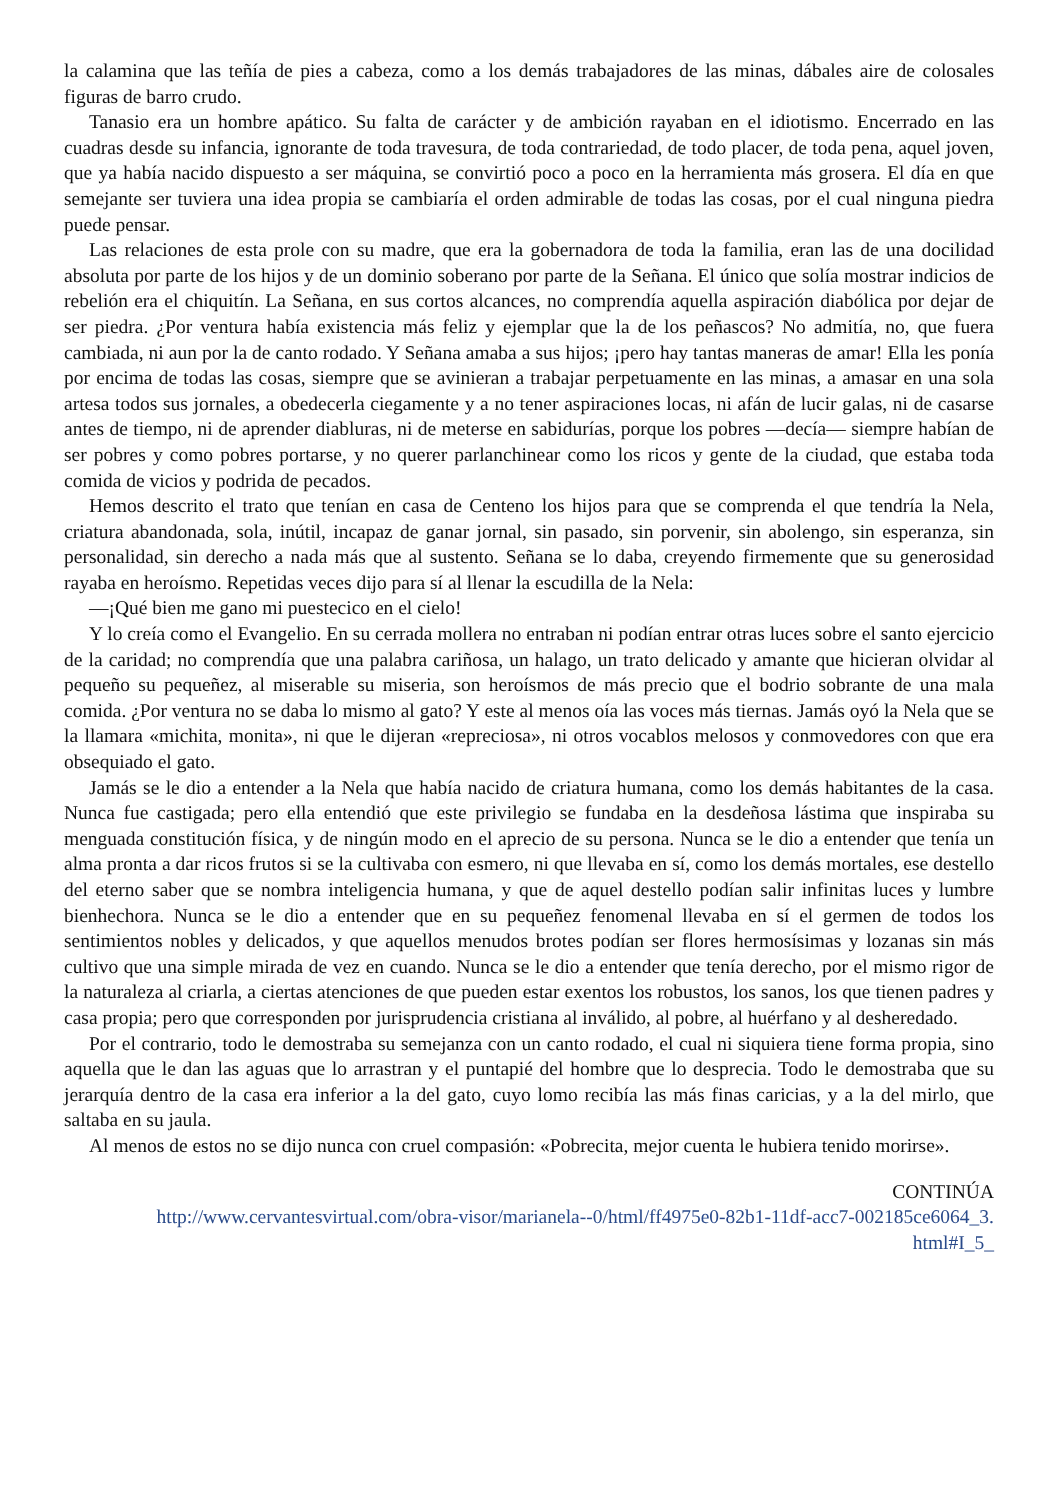la calamina que las teñía de pies a cabeza, como a los demás trabajadores de las minas, dábales aire de colosales figuras de barro crudo.
Tanasio era un hombre apático. Su falta de carácter y de ambición rayaban en el idiotismo. Encerrado en las cuadras desde su infancia, ignorante de toda travesura, de toda contrariedad, de todo placer, de toda pena, aquel joven, que ya había nacido dispuesto a ser máquina, se convirtió poco a poco en la herramienta más grosera. El día en que semejante ser tuviera una idea propia se cambiaría el orden admirable de todas las cosas, por el cual ninguna piedra puede pensar.
Las relaciones de esta prole con su madre, que era la gobernadora de toda la familia, eran las de una docilidad absoluta por parte de los hijos y de un dominio soberano por parte de la Señana. El único que solía mostrar indicios de rebelión era el chiquitín. La Señana, en sus cortos alcances, no comprendía aquella aspiración diabólica por dejar de ser piedra. ¿Por ventura había existencia más feliz y ejemplar que la de los peñascos? No admitía, no, que fuera cambiada, ni aun por la de canto rodado. Y Señana amaba a sus hijos; ¡pero hay tantas maneras de amar! Ella les ponía por encima de todas las cosas, siempre que se avinieran a trabajar perpetuamente en las minas, a amasar en una sola artesa todos sus jornales, a obedecerla ciegamente y a no tener aspiraciones locas, ni afán de lucir galas, ni de casarse antes de tiempo, ni de aprender diabluras, ni de meterse en sabidurías, porque los pobres —decía— siempre habían de ser pobres y como pobres portarse, y no querer parlanchinear como los ricos y gente de la ciudad, que estaba toda comida de vicios y podrida de pecados.
Hemos descrito el trato que tenían en casa de Centeno los hijos para que se comprenda el que tendría la Nela, criatura abandonada, sola, inútil, incapaz de ganar jornal, sin pasado, sin porvenir, sin abolengo, sin esperanza, sin personalidad, sin derecho a nada más que al sustento. Señana se lo daba, creyendo firmemente que su generosidad rayaba en heroísmo. Repetidas veces dijo para sí al llenar la escudilla de la Nela:
—¡Qué bien me gano mi puestecico en el cielo!
Y lo creía como el Evangelio. En su cerrada mollera no entraban ni podían entrar otras luces sobre el santo ejercicio de la caridad; no comprendía que una palabra cariñosa, un halago, un trato delicado y amante que hicieran olvidar al pequeño su pequeñez, al miserable su miseria, son heroísmos de más precio que el bodrio sobrante de una mala comida. ¿Por ventura no se daba lo mismo al gato? Y este al menos oía las voces más tiernas. Jamás oyó la Nela que se la llamara «michita, monita», ni que le dijeran «repreciosa», ni otros vocablos melosos y conmovedores con que era obsequiado el gato.
Jamás se le dio a entender a la Nela que había nacido de criatura humana, como los demás habitantes de la casa. Nunca fue castigada; pero ella entendió que este privilegio se fundaba en la desdeñosa lástima que inspiraba su menguada constitución física, y de ningún modo en el aprecio de su persona. Nunca se le dio a entender que tenía un alma pronta a dar ricos frutos si se la cultivaba con esmero, ni que llevaba en sí, como los demás mortales, ese destello del eterno saber que se nombra inteligencia humana, y que de aquel destello podían salir infinitas luces y lumbre bienhechora. Nunca se le dio a entender que en su pequeñez fenomenal llevaba en sí el germen de todos los sentimientos nobles y delicados, y que aquellos menudos brotes podían ser flores hermosísimas y lozanas sin más cultivo que una simple mirada de vez en cuando. Nunca se le dio a entender que tenía derecho, por el mismo rigor de la naturaleza al criarla, a ciertas atenciones de que pueden estar exentos los robustos, los sanos, los que tienen padres y casa propia; pero que corresponden por jurisprudencia cristiana al inválido, al pobre, al huérfano y al desheredado.
Por el contrario, todo le demostraba su semejanza con un canto rodado, el cual ni siquiera tiene forma propia, sino aquella que le dan las aguas que lo arrastran y el puntapié del hombre que lo desprecia. Todo le demostraba que su jerarquía dentro de la casa era inferior a la del gato, cuyo lomo recibía las más finas caricias, y a la del mirlo, que saltaba en su jaula.
Al menos de estos no se dijo nunca con cruel compasión: «Pobrecita, mejor cuenta le hubiera tenido morirse».
CONTINÚA
http://www.cervantesvirtual.com/obra-visor/marianela--0/html/ff4975e0-82b1-11df-acc7-002185ce6064_3.
html#I_5_